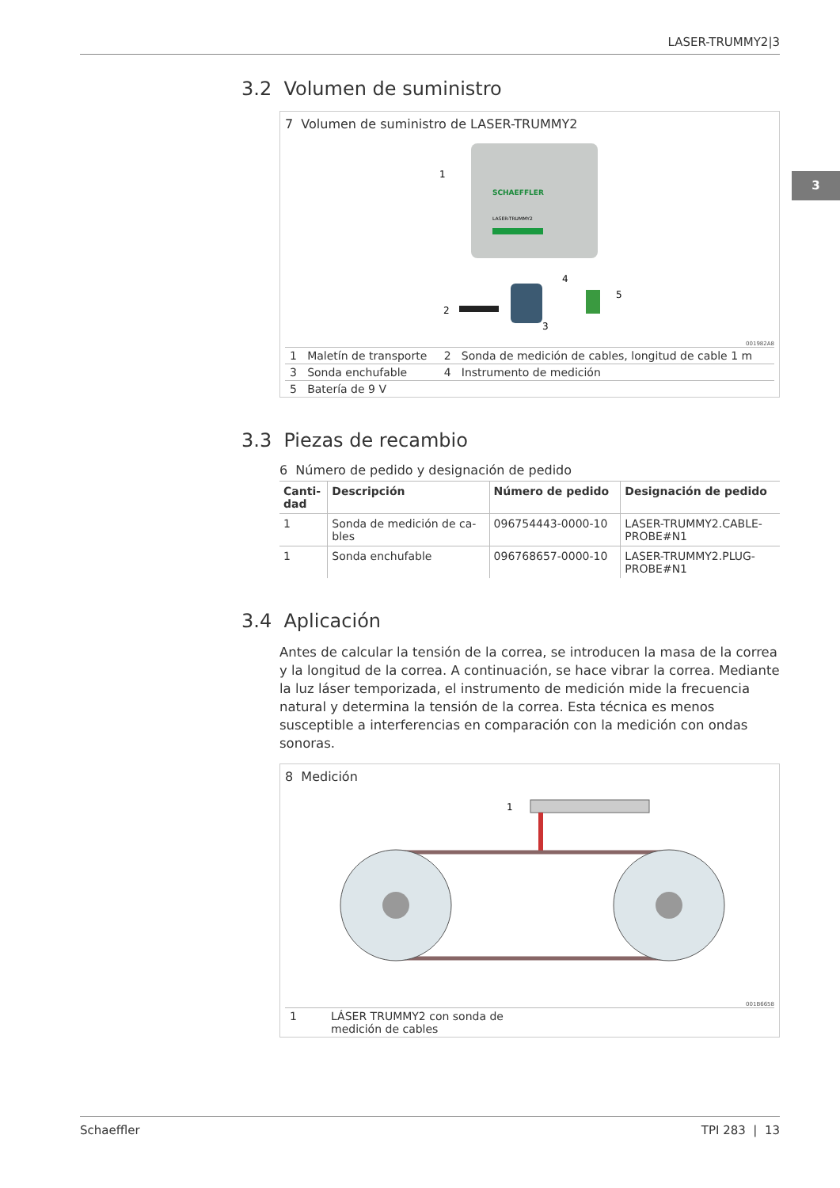LASER-TRUMMY2|3
3
3.2 Volumen de suministro
7 Volumen de suministro de LASER-TRUMMY2
SCHAEFFLER
LASER-TRUMMY2
1
2
3
4
5
001982A8
| 1 | Maletín de transporte | 2 | Sonda de medición de cables, longitud de cable 1 m |
| 3 | Sonda enchufable | 4 | Instrumento de medición |
| 5 | Batería de 9 V | | |
3.3 Piezas de recambio
6 Número de pedido y designación de pedido
| Canti- dad | Descripción | Número de pedido | Designación de pedido |
| --- | --- | --- | --- |
| 1 | Sonda de medición de ca- bles | 096754443-0000-10 | LASER-TRUMMY2.CABLE- PROBE#N1 |
| 1 | Sonda enchufable | 096768657-0000-10 | LASER-TRUMMY2.PLUG- PROBE#N1 |
3.4 Aplicación
Antes de calcular la tensión de la correa, se introducen la masa de la correa y la longitud de la correa. A continuación, se hace vibrar la correa. Mediante la luz láser temporizada, el instrumento de medición mide la frecuencia natural y determina la tensión de la correa. Esta técnica es menos susceptible a interferencias en comparación con la medición con ondas sonoras.
8 Medición
1
001B6658
| 1 | LÁSER TRUMMY2 con sonda de medición de cables | |
Schaeffler TPI 283 | 13